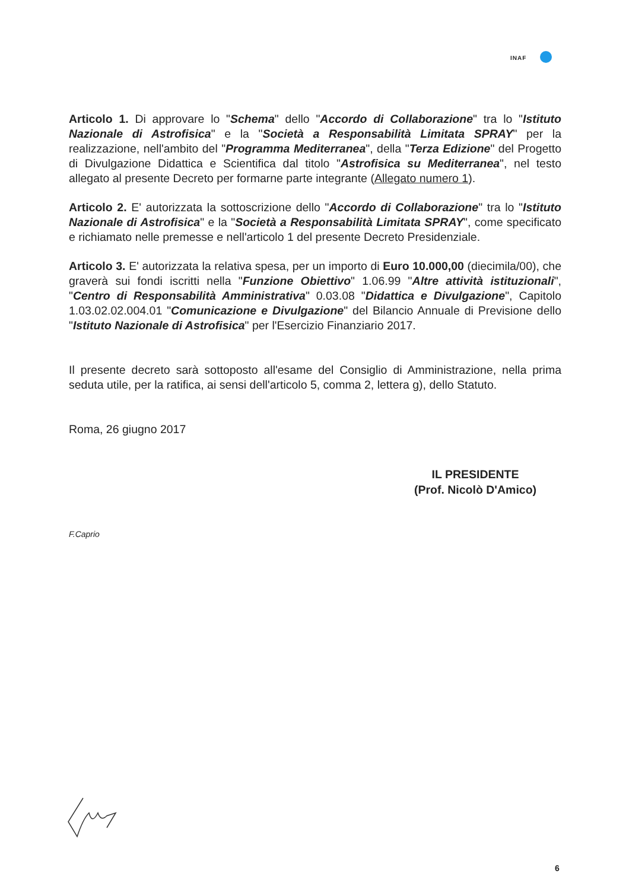INAF
Articolo 1. Di approvare lo "Schema" dello "Accordo di Collaborazione" tra lo "Istituto Nazionale di Astrofisica" e la "Società a Responsabilità Limitata SPRAY" per la realizzazione, nell'ambito del "Programma Mediterranea", della "Terza Edizione" del Progetto di Divulgazione Didattica e Scientifica dal titolo "Astrofisica su Mediterranea", nel testo allegato al presente Decreto per formarne parte integrante (Allegato numero 1).
Articolo 2. E' autorizzata la sottoscrizione dello "Accordo di Collaborazione" tra lo "Istituto Nazionale di Astrofisica" e la "Società a Responsabilità Limitata SPRAY", come specificato e richiamato nelle premesse e nell'articolo 1 del presente Decreto Presidenziale.
Articolo 3. E' autorizzata la relativa spesa, per un importo di Euro 10.000,00 (diecimila/00), che graverà sui fondi iscritti nella "Funzione Obiettivo" 1.06.99 "Altre attività istituzionali", "Centro di Responsabilità Amministrativa" 0.03.08 "Didattica e Divulgazione", Capitolo 1.03.02.02.004.01 "Comunicazione e Divulgazione" del Bilancio Annuale di Previsione dello "Istituto Nazionale di Astrofisica" per l'Esercizio Finanziario 2017.
Il presente decreto sarà sottoposto all'esame del Consiglio di Amministrazione, nella prima seduta utile, per la ratifica, ai sensi dell'articolo 5, comma 2, lettera g), dello Statuto.
Roma, 26 giugno 2017
IL PRESIDENTE
(Prof. Nicolò D'Amico)
F.Caprio
6